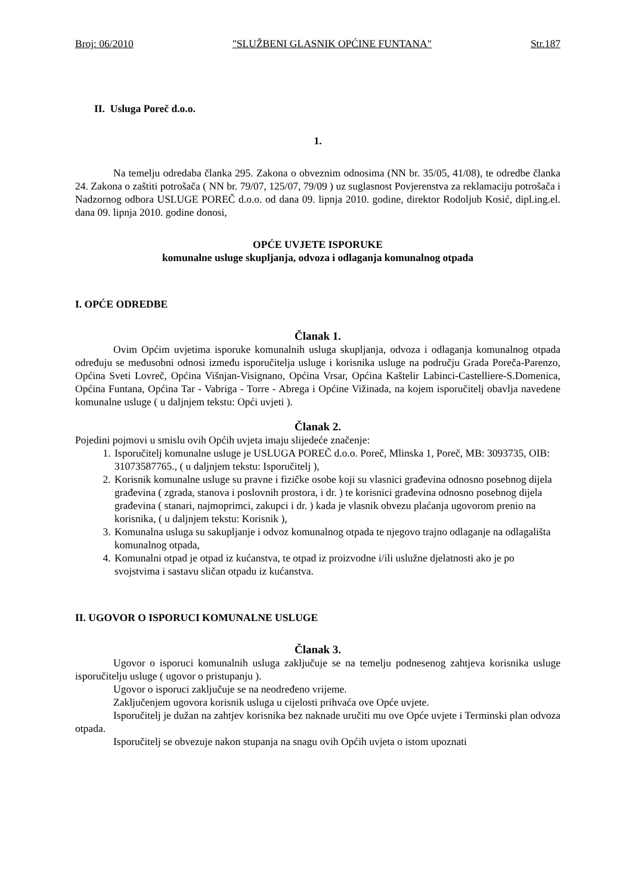Broj: 06/2010 "SLUŽBENI GLASNIK OPĆINE FUNTANA" Str.187
II. Usluga Poreč d.o.o.
1.
Na temelju odredaba članka 295. Zakona o obveznim odnosima (NN br. 35/05, 41/08), te odredbe članka 24. Zakona o zaštiti potrošača ( NN br. 79/07, 125/07, 79/09 ) uz suglasnost Povjerenstva za reklamaciju potrošača i Nadzornog odbora USLUGE POREČ d.o.o. od dana 09. lipnja 2010. godine, direktor Rodoljub Kosić, dipl.ing.el. dana 09. lipnja 2010. godine donosi,
OPĆE UVJETE ISPORUKE
komunalne usluge skupljanja, odvoza i odlaganja komunalnog otpada
I. OPĆE ODREDBE
Članak 1.
Ovim Općim uvjetima isporuke komunalnih usluga skupljanja, odvoza i odlaganja komunalnog otpada određuju se međusobni odnosi između isporučitelja usluge i korisnika usluge na području Grada Poreča-Parenzo, Općina Sveti Lovreč, Općina Višnjan-Visignano, Općina Vrsar, Općina Kaštelir Labinci-Castelliere-S.Domenica, Općina Funtana, Općina Tar - Vabriga - Torre - Abrega i Općine Vižinada, na kojem isporučitelj obavlja navedene komunalne usluge ( u daljnjem tekstu: Opći uvjeti ).
Članak 2.
Pojedini pojmovi u smislu ovih Općih uvjeta imaju slijedeće značenje:
1. Isporučitelj komunalne usluge je USLUGA POREČ d.o.o. Poreč, Mlinska 1, Poreč, MB: 3093735, OIB: 31073587765., ( u daljnjem tekstu: Isporučitelj ),
2. Korisnik komunalne usluge su pravne i fizičke osobe koji su vlasnici građevina odnosno posebnog dijela građevina ( zgrada, stanova i poslovnih prostora, i dr. ) te korisnici građevina odnosno posebnog dijela građevina ( stanari, najmoprimci, zakupci i dr. ) kada je vlasnik obvezu plaćanja ugovorom prenio na korisnika, ( u daljnjem tekstu: Korisnik ),
3. Komunalna usluga su sakupljanje i odvoz komunalnog otpada te njegovo trajno odlaganje na odlagališta komunalnog otpada,
4. Komunalni otpad je otpad iz kućanstva, te otpad iz proizvodne i/ili uslužne djelatnosti ako je po svojstvima i sastavu sličan otpadu iz kućanstva.
II. UGOVOR O ISPORUCI KOMUNALNE USLUGE
Članak 3.
Ugovor o isporuci komunalnih usluga zaključuje se na temelju podnesenog zahtjeva korisnika usluge isporučitelju usluge ( ugovor o pristupanju ).
Ugovor o isporuci zaključuje se na neodređeno vrijeme.
Zaključenjem ugovora korisnik usluga u cijelosti prihvaća ove Opće uvjete.
Isporučitelj je dužan na zahtjev korisnika bez naknade uručiti mu ove Opće uvjete i Terminski plan odvoza otpada.
Isporučitelj se obvezuje nakon stupanja na snagu ovih Općih uvjeta o istom upoznati